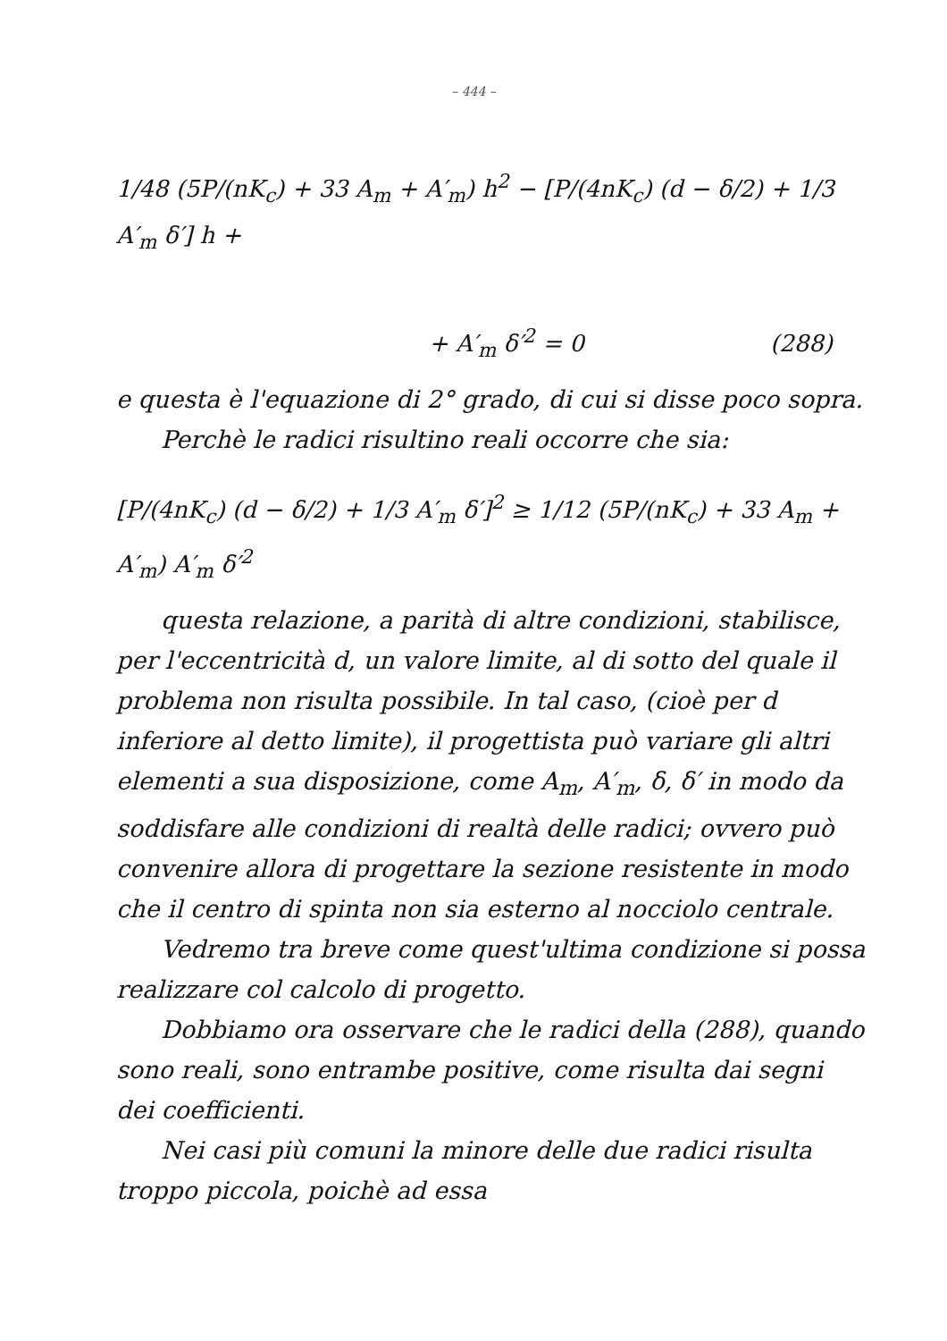– 444 –
1/48 (5P/(nK<sub>c</sub>) + 33 A<sub>m</sub> + A′<sub>m</sub>) h<sup>2</sup> − [P/(4nK<sub>c</sub>) (d − δ/2) + 1/3 A′<sub>m</sub> δ′] h +
+ A′<sub>m</sub> δ′<sup>2</sup> = 0 (288)
e questa è l'equazione di 2° grado, di cui si disse poco sopra.
Perchè le radici risultino reali occorre che sia:
[P/(4nK<sub>c</sub>) (d − δ/2) + 1/3 A′<sub>m</sub> δ′]<sup>2</sup> ≥ 1/12 (5P/(nK<sub>c</sub>) + 33 A<sub>m</sub> + A′<sub>m</sub>) A′<sub>m</sub> δ′<sup>2</sup>
questa relazione, a parità di altre condizioni, stabilisce, per l'eccentricità d, un valore limite, al di sotto del quale il problema non risulta possibile. In tal caso, (cioè per d inferiore al detto limite), il progettista può variare gli altri elementi a sua disposizione, come A<sub>m</sub>, A′<sub>m</sub>, δ, δ′ in modo da soddisfare alle condizioni di realtà delle radici; ovvero può convenire allora di progettare la sezione resistente in modo che il centro di spinta non sia esterno al nocciolo centrale.
Vedremo tra breve come quest'ultima condizione si possa realizzare col calcolo di progetto.
Dobbiamo ora osservare che le radici della (288), quando sono reali, sono entrambe positive, come risulta dai segni dei coefficienti.
Nei casi più comuni la minore delle due radici risulta troppo piccola, poichè ad essa